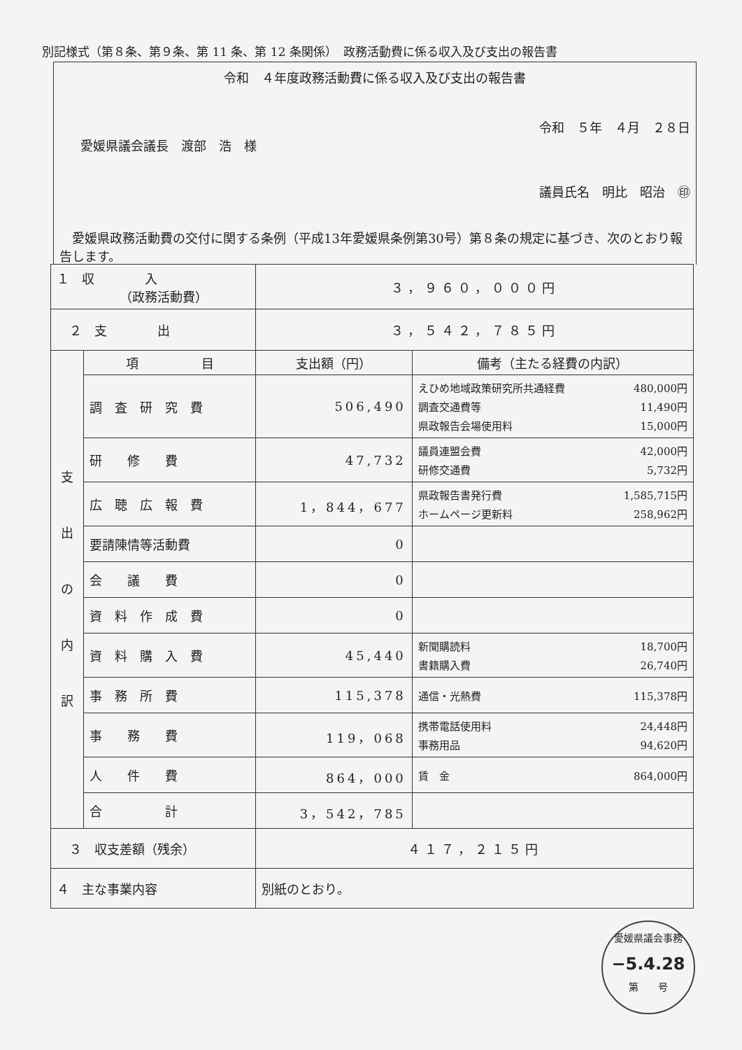別記様式（第８条、第９条、第 11 条、第 12 条関係）　政務活動費に係る収入及び支出の報告書
令和　４年度政務活動費に係る収入及び支出の報告書
令和　５年　４月　２８日
愛媛県議会議長　渡部　浩　様
議員氏名　明比　昭治　㊞
愛媛県政務活動費の交付に関する条例（平成13年愛媛県条例第30号）第８条の規定に基づき、次のとおり報告します。
| １ 収 入 （政務活動費） | | ３，９６０，０００円 | |
| ２ 支 出 | | ３，５４２，７８５円 | |
| 支 出 の 内 訳 | 項 目 | 支出額（円） | 備考（主たる経費の内訳） |
| | 調 査 研 究 費 | 506,490 | えひめ地域政策研究所共通経費 480,000円 調査交通費等 11,490円 県政報告会場使用料 15,000円 |
| | 研 修 費 | 47,732 | 議員連盟会費 42,000円 研修交通費 5,732円 |
| | 広 聴 広 報 費 | 1，844，677 | 県政報告書発行費 1,585,715円 ホームページ更新料 258,962円 |
| | 要請陳情等活動費 | 0 | |
| | 会 議 費 | 0 | |
| | 資 料 作 成 費 | 0 | |
| | 資 料 購 入 費 | 45,440 | 新聞購読料 18,700円 書籍購入費 26,740円 |
| | 事 務 所 費 | 115,378 | 通信・光熱費 115,378円 |
| | 事 務 費 | 119，068 | 携帯電話使用料 24,448円 事務用品 94,620円 |
| | 人 件 費 | 864，000 | 賃 金 864,000円 |
| | 合 計 | 3，542，785 | |
| ３ 収支差額（残余） | | ４１７，２１５円 | |
| ４ 主な事業内容 | | 別紙のとおり。 | |
愛媛県議会事務
−5.4.28
第　　号